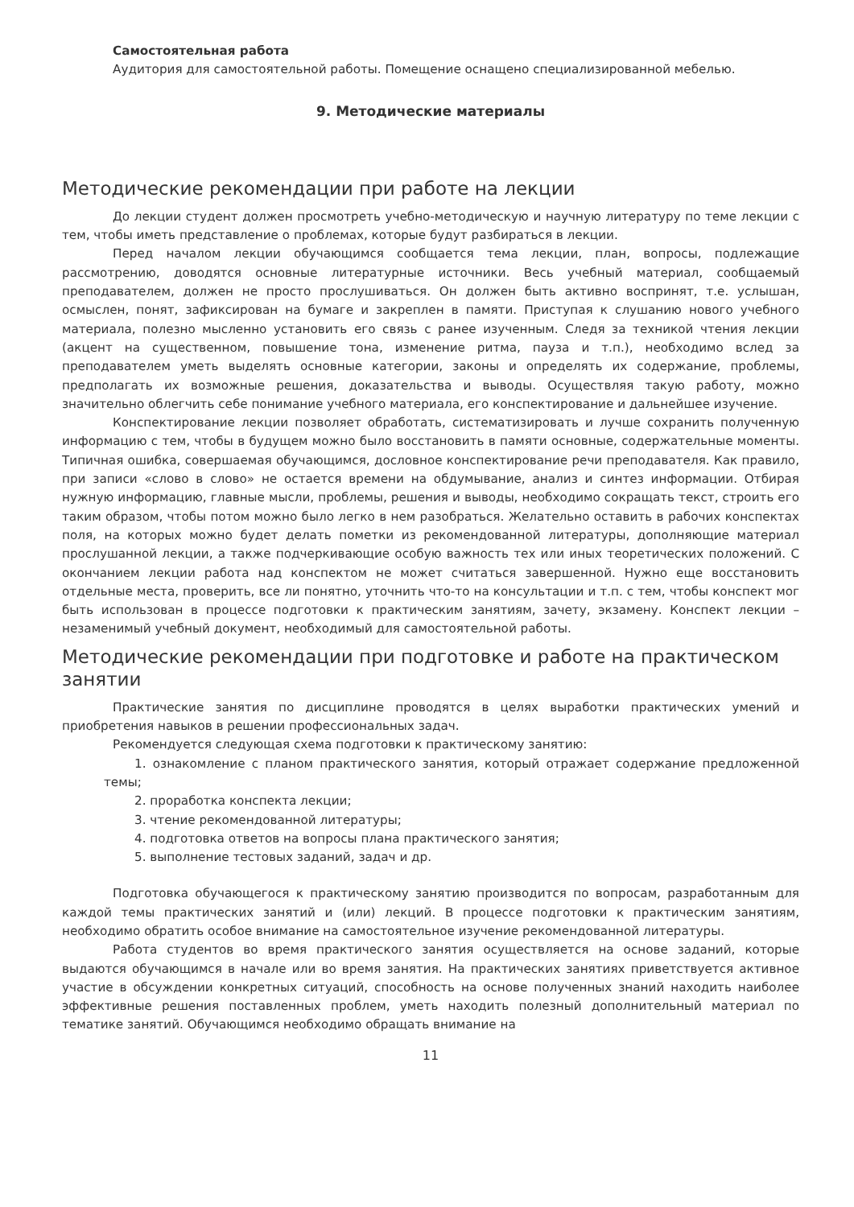Самостоятельная работа
Аудитория для самостоятельной работы. Помещение оснащено специализированной мебелью.
9. Методические материалы
Методические рекомендации при работе на лекции
До лекции студент должен просмотреть учебно-методическую и научную литературу по теме лекции с тем, чтобы иметь представление о проблемах, которые будут разбираться в лекции.
Перед началом лекции обучающимся сообщается тема лекции, план, вопросы, подлежащие рассмотрению, доводятся основные литературные источники. Весь учебный материал, сообщаемый преподавателем, должен не просто прослушиваться. Он должен быть активно воспринят, т.е. услышан, осмыслен, понят, зафиксирован на бумаге и закреплен в памяти. Приступая к слушанию нового учебного материала, полезно мысленно установить его связь с ранее изученным. Следя за техникой чтения лекции (акцент на существенном, повышение тона, изменение ритма, пауза и т.п.), необходимо вслед за преподавателем уметь выделять основные категории, законы и определять их содержание, проблемы, предполагать их возможные решения, доказательства и выводы. Осуществляя такую работу, можно значительно облегчить себе понимание учебного материала, его конспектирование и дальнейшее изучение.
Конспектирование лекции позволяет обработать, систематизировать и лучше сохранить полученную информацию с тем, чтобы в будущем можно было восстановить в памяти основные, содержательные моменты. Типичная ошибка, совершаемая обучающимся, дословное конспектирование речи преподавателя. Как правило, при записи «слово в слово» не остается времени на обдумывание, анализ и синтез информации. Отбирая нужную информацию, главные мысли, проблемы, решения и выводы, необходимо сокращать текст, строить его таким образом, чтобы потом можно было легко в нем разобраться. Желательно оставить в рабочих конспектах поля, на которых можно будет делать пометки из рекомендованной литературы, дополняющие материал прослушанной лекции, а также подчеркивающие особую важность тех или иных теоретических положений. С окончанием лекции работа над конспектом не может считаться завершенной. Нужно еще восстановить отдельные места, проверить, все ли понятно, уточнить что-то на консультации и т.п. с тем, чтобы конспект мог быть использован в процессе подготовки к практическим занятиям, зачету, экзамену. Конспект лекции – незаменимый учебный документ, необходимый для самостоятельной работы.
Методические рекомендации при подготовке и работе на практическом занятии
Практические занятия по дисциплине проводятся в целях выработки практических умений и приобретения навыков в решении профессиональных задач.
Рекомендуется следующая схема подготовки к практическому занятию:
1. ознакомление с планом практического занятия, который отражает содержание предложенной темы;
2. проработка конспекта лекции;
3. чтение рекомендованной литературы;
4. подготовка ответов на вопросы плана практического занятия;
5. выполнение тестовых заданий, задач и др.
Подготовка обучающегося к практическому занятию производится по вопросам, разработанным для каждой темы практических занятий и (или) лекций. В процессе подготовки к практическим занятиям, необходимо обратить особое внимание на самостоятельное изучение рекомендованной литературы.
Работа студентов во время практического занятия осуществляется на основе заданий, которые выдаются обучающимся в начале или во время занятия. На практических занятиях приветствуется активное участие в обсуждении конкретных ситуаций, способность на основе полученных знаний находить наиболее эффективные решения поставленных проблем, уметь находить полезный дополнительный материал по тематике занятий. Обучающимся необходимо обращать внимание на
11